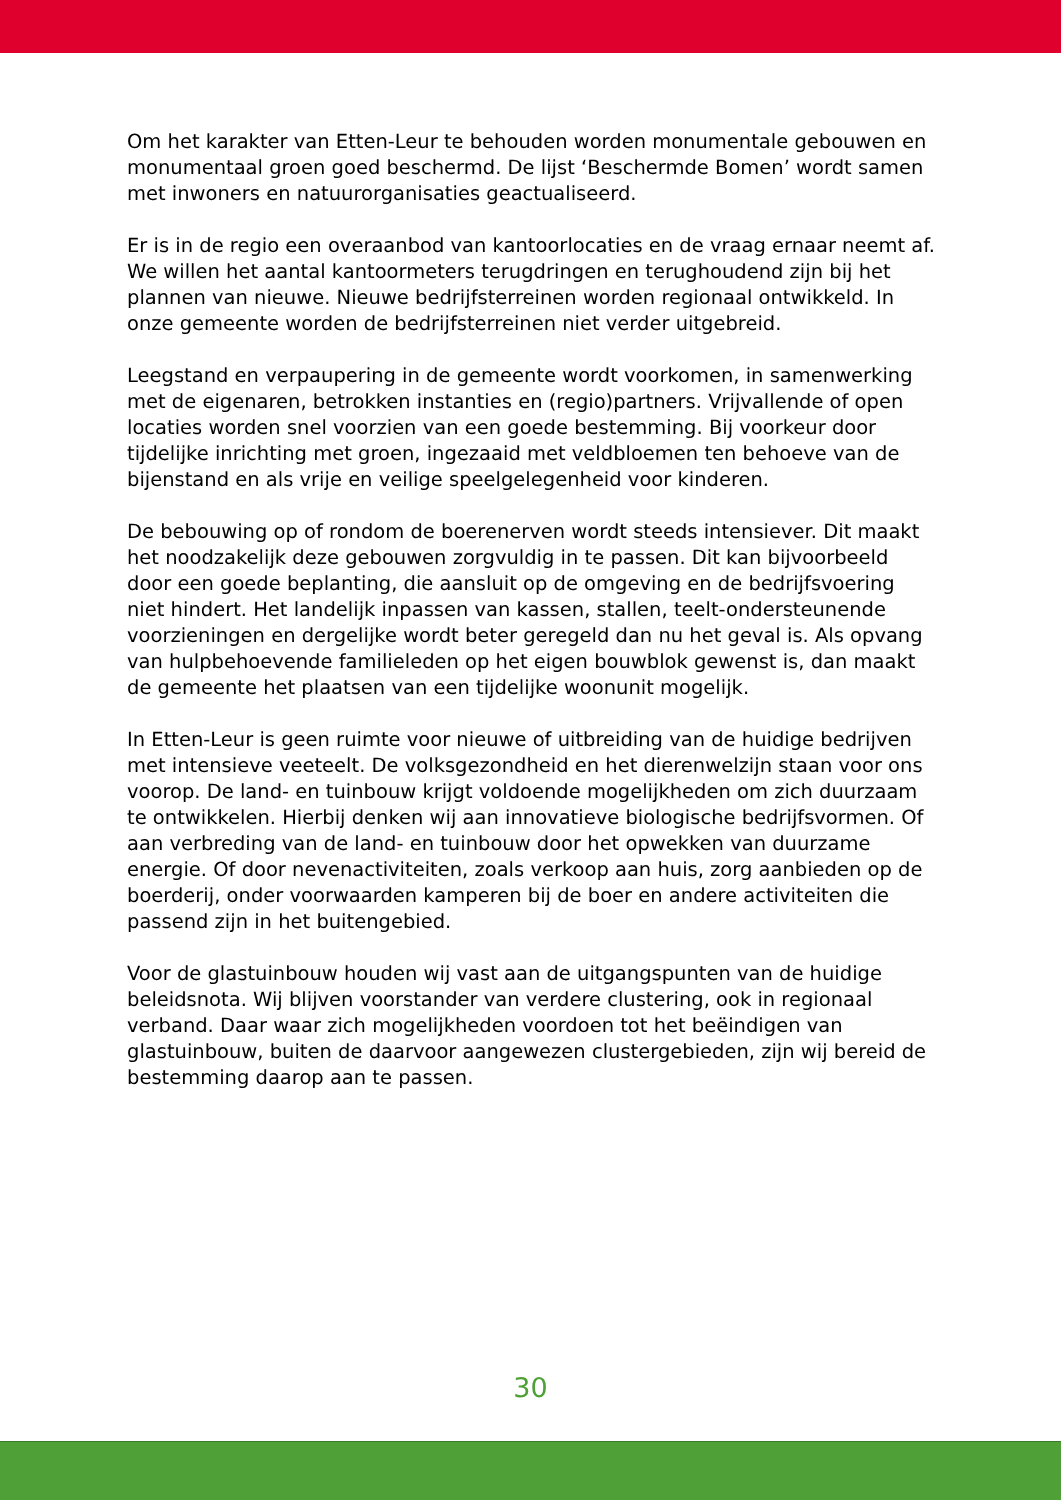Om het karakter van Etten-Leur te behouden worden monumentale gebouwen en monumentaal groen goed beschermd. De lijst ‘Beschermde Bomen’ wordt samen met inwoners en natuurorganisaties geactualiseerd.
Er is in de regio een overaanbod van kantoorlocaties en de vraag ernaar neemt af. We willen het aantal kantoormeters terugdringen en terughoudend zijn bij het plannen van nieuwe. Nieuwe bedrijfsterreinen worden regionaal ontwikkeld. In onze gemeente worden de bedrijfsterreinen niet verder uitgebreid.
Leegstand en verpaupering in de gemeente wordt voorkomen, in samenwerking met de eigenaren, betrokken instanties en (regio)partners. Vrijvallende of open locaties worden snel voorzien van een goede bestemming. Bij voorkeur door tijdelijke inrichting met groen, ingezaaid met veldbloemen ten behoeve van de bijenstand en als vrije en veilige speelgelegenheid voor kinderen.
De bebouwing op of rondom de boerenerven wordt steeds intensiever. Dit maakt het noodzakelijk deze gebouwen zorgvuldig in te passen. Dit kan bijvoorbeeld door een goede beplanting, die aansluit op de omgeving en de bedrijfsvoering niet hindert. Het landelijk inpassen van kassen, stallen, teelt-ondersteunende voorzieningen en dergelijke wordt beter geregeld dan nu het geval is. Als opvang van hulpbehoevende familieleden op het eigen bouwblok gewenst is, dan maakt de gemeente het plaatsen van een tijdelijke woonunit mogelijk.
In Etten-Leur is geen ruimte voor nieuwe of uitbreiding van de huidige bedrijven met intensieve veeteelt. De volksgezondheid en het dierenwelzijn staan voor ons voorop. De land- en tuinbouw krijgt voldoende mogelijkheden om zich duurzaam te ontwikkelen. Hierbij denken wij aan innovatieve biologische bedrijfsvormen. Of aan verbreding van de land- en tuinbouw door het opwekken van duurzame energie. Of door nevenactiviteiten, zoals verkoop aan huis, zorg aanbieden op de boerderij, onder voorwaarden kamperen bij de boer en andere activiteiten die passend zijn in het buitengebied.
Voor de glastuinbouw houden wij vast aan de uitgangspunten van de huidige beleidsnota. Wij blijven voorstander van verdere clustering, ook in regionaal verband. Daar waar zich mogelijkheden voordoen tot het beëindigen van glastuinbouw, buiten de daarvoor aangewezen clustergebieden, zijn wij bereid de bestemming daarop aan te passen.
30